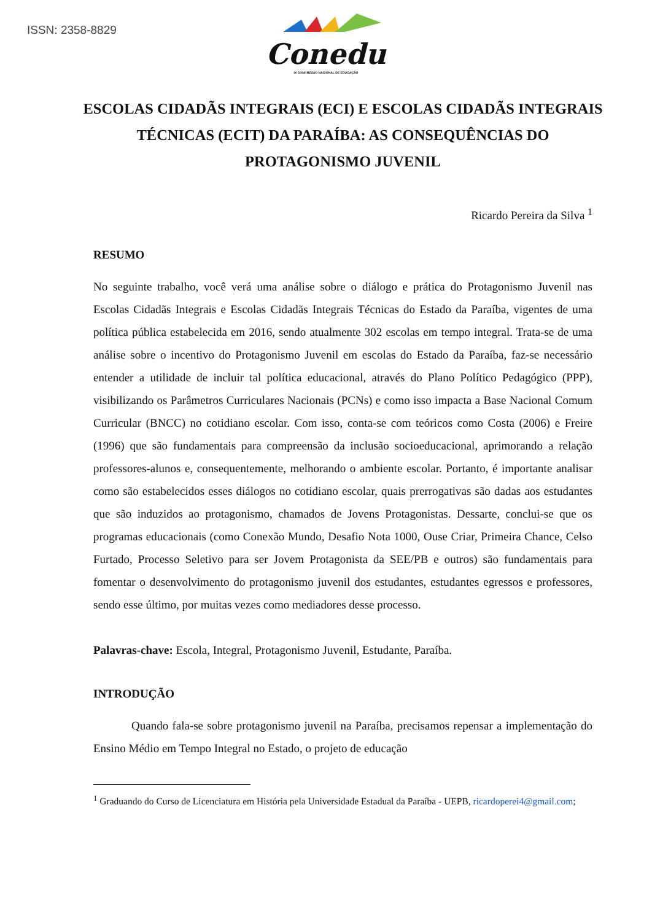ISSN: 2358-8829
Conedu
IX CONGRESSO NACIONAL DE EDUCAÇÃO
ESCOLAS CIDADÃS INTEGRAIS (ECI) E ESCOLAS CIDADÃS INTEGRAIS TÉCNICAS (ECIT) DA PARAÍBA: AS CONSEQUÊNCIAS DO PROTAGONISMO JUVENIL
Ricardo Pereira da Silva <sup>1</sup>
RESUMO
No seguinte trabalho, você verá uma análise sobre o diálogo e prática do Protagonismo Juvenil nas Escolas Cidadãs Integrais e Escolas Cidadãs Integrais Técnicas do Estado da Paraíba, vigentes de uma política pública estabelecida em 2016, sendo atualmente 302 escolas em tempo integral. Trata-se de uma análise sobre o incentivo do Protagonismo Juvenil em escolas do Estado da Paraíba, faz-se necessário entender a utilidade de incluir tal política educacional, através do Plano Político Pedagógico (PPP), visibilizando os Parâmetros Curriculares Nacionais (PCNs) e como isso impacta a Base Nacional Comum Curricular (BNCC) no cotidiano escolar. Com isso, conta-se com teóricos como Costa (2006) e Freire (1996) que são fundamentais para compreensão da inclusão socioeducacional, aprimorando a relação professores-alunos e, consequentemente, melhorando o ambiente escolar. Portanto, é importante analisar como são estabelecidos esses diálogos no cotidiano escolar, quais prerrogativas são dadas aos estudantes que são induzidos ao protagonismo, chamados de Jovens Protagonistas. Dessarte, conclui-se que os programas educacionais (como Conexão Mundo, Desafio Nota 1000, Ouse Criar, Primeira Chance, Celso Furtado, Processo Seletivo para ser Jovem Protagonista da SEE/PB e outros) são fundamentais para fomentar o desenvolvimento do protagonismo juvenil dos estudantes, estudantes egressos e professores, sendo esse último, por muitas vezes como mediadores desse processo.
Palavras-chave: Escola, Integral, Protagonismo Juvenil, Estudante, Paraíba.
INTRODUÇÃO
Quando fala-se sobre protagonismo juvenil na Paraíba, precisamos repensar a implementação do Ensino Médio em Tempo Integral no Estado, o projeto de educação
<sup>1</sup> Graduando do Curso de Licenciatura em História pela Universidade Estadual da Paraíba - UEPB, ricardoperei4@gmail.com;